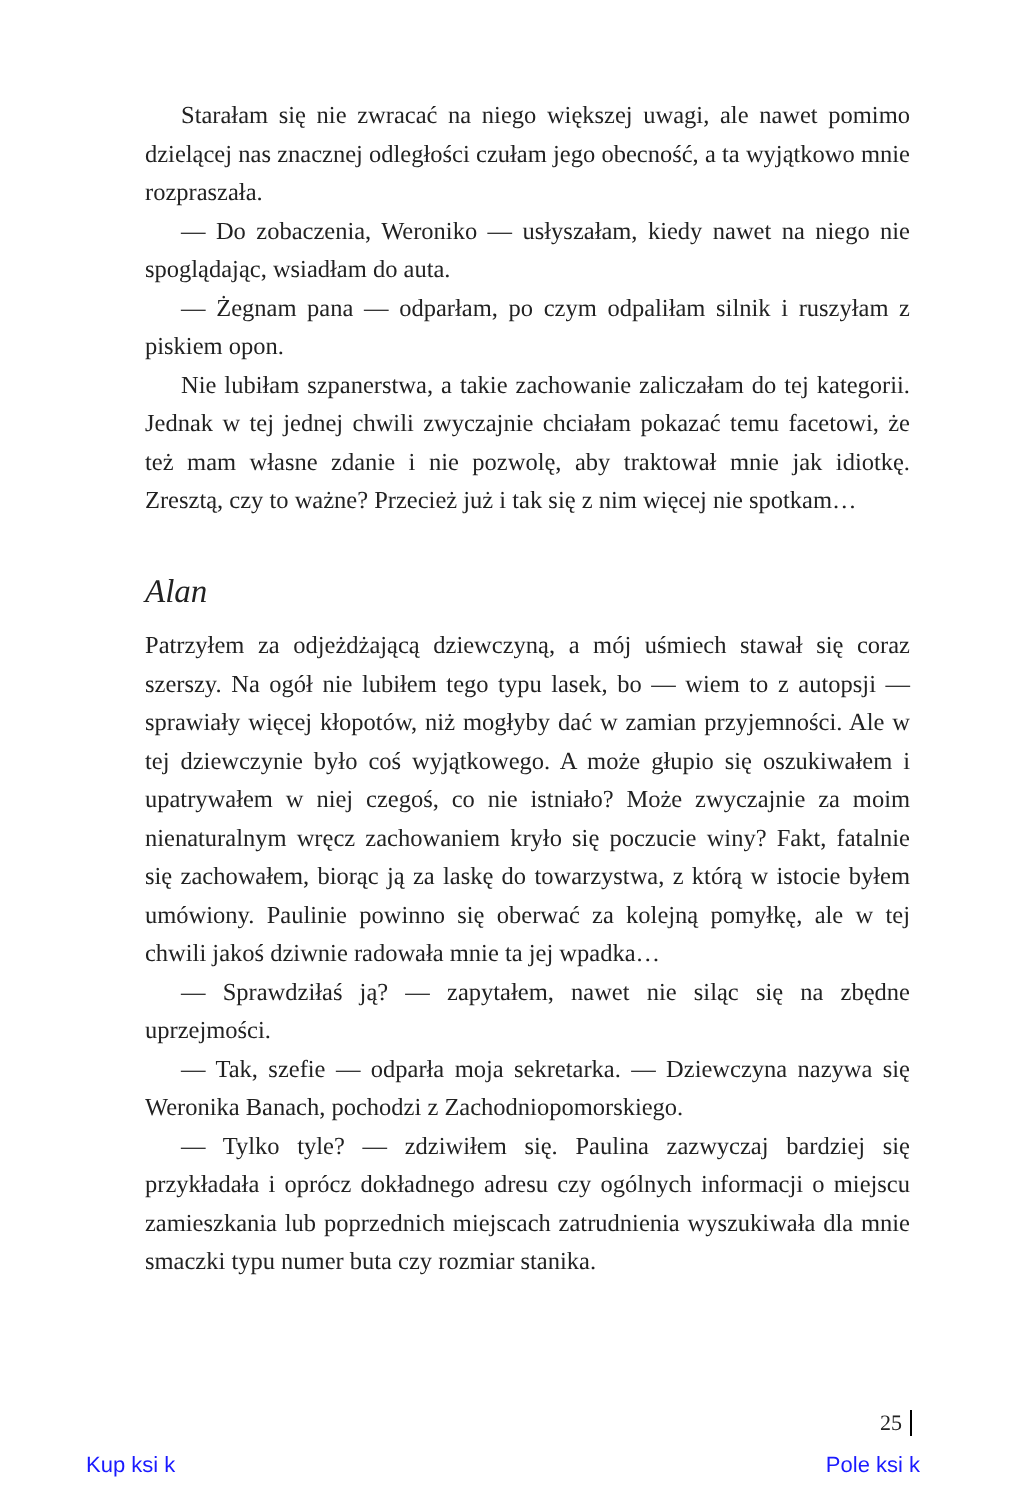Starałam się nie zwracać na niego większej uwagi, ale nawet pomimo dzielącej nas znacznej odległości czułam jego obecność, a ta wyjątkowo mnie rozpraszała.
— Do zobaczenia, Weroniko — usłyszałam, kiedy nawet na niego nie spoglądając, wsiadłam do auta.
— Żegnam pana — odparłam, po czym odpaliłam silnik i ruszyłam z piskiem opon.
Nie lubiłam szpanerstwa, a takie zachowanie zaliczałam do tej kategorii. Jednak w tej jednej chwili zwyczajnie chciałam pokazać temu facetowi, że też mam własne zdanie i nie pozwolę, aby traktował mnie jak idiotkę. Zresztą, czy to ważne? Przecież już i tak się z nim więcej nie spotkam…
Alan
Patrzyłem za odjeżdżającą dziewczyną, a mój uśmiech stawał się coraz szerszy. Na ogół nie lubiłem tego typu lasek, bo — wiem to z autopsji — sprawiały więcej kłopotów, niż mogłyby dać w zamian przyjemności. Ale w tej dziewczynie było coś wyjątkowego. A może głupio się oszukiwałem i upatrywałem w niej czegoś, co nie istniało? Może zwyczajnie za moim nienaturalnym wręcz zachowaniem kryło się poczucie winy? Fakt, fatalnie się zachowałem, biorąc ją za laskę do towarzystwa, z którą w istocie byłem umówiony. Paulinie powinno się oberwać za kolejną pomyłkę, ale w tej chwili jakoś dziwnie radowała mnie ta jej wpadka…
— Sprawdziłaś ją? — zapytałem, nawet nie siląc się na zbędne uprzejmości.
— Tak, szefie — odparła moja sekretarka. — Dziewczyna nazywa się Weronika Banach, pochodzi z Zachodniopomorskiego.
— Tylko tyle? — zdziwiłem się. Paulina zazwyczaj bardziej się przykładała i oprócz dokładnego adresu czy ogólnych informacji o miejscu zamieszkania lub poprzednich miejscach zatrudnienia wyszukiwała dla mnie smaczki typu numer buta czy rozmiar stanika.
25
Kup ksi k Pole ksi k